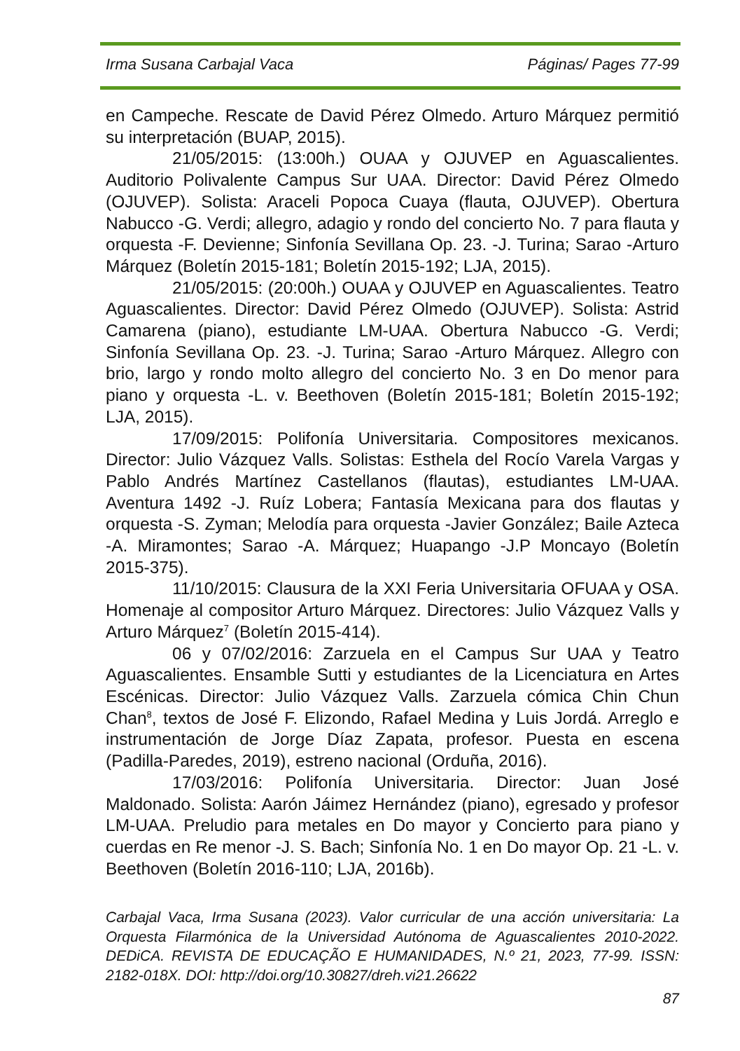Irma Susana Carbajal Vaca Páginas/ Pages 77-99
en Campeche. Rescate de David Pérez Olmedo. Arturo Márquez permitió su interpretación (BUAP, 2015).
21/05/2015: (13:00h.) OUAA y OJUVEP en Aguascalientes. Auditorio Polivalente Campus Sur UAA. Director: David Pérez Olmedo (OJUVEP). Solista: Araceli Popoca Cuaya (flauta, OJUVEP). Obertura Nabucco -G. Verdi; allegro, adagio y rondo del concierto No. 7 para flauta y orquesta -F. Devienne; Sinfonía Sevillana Op. 23. -J. Turina; Sarao -Arturo Márquez (Boletín 2015-181; Boletín 2015-192; LJA, 2015).
21/05/2015: (20:00h.) OUAA y OJUVEP en Aguascalientes. Teatro Aguascalientes. Director: David Pérez Olmedo (OJUVEP). Solista: Astrid Camarena (piano), estudiante LM-UAA. Obertura Nabucco -G. Verdi; Sinfonía Sevillana Op. 23. -J. Turina; Sarao -Arturo Márquez. Allegro con brio, largo y rondo molto allegro del concierto No. 3 en Do menor para piano y orquesta -L. v. Beethoven (Boletín 2015-181; Boletín 2015-192; LJA, 2015).
17/09/2015: Polifonía Universitaria. Compositores mexicanos. Director: Julio Vázquez Valls. Solistas: Esthela del Rocío Varela Vargas y Pablo Andrés Martínez Castellanos (flautas), estudiantes LM-UAA. Aventura 1492 -J. Ruíz Lobera; Fantasía Mexicana para dos flautas y orquesta -S. Zyman; Melodía para orquesta -Javier González; Baile Azteca -A. Miramontes; Sarao -A. Márquez; Huapango -J.P Moncayo (Boletín 2015-375).
11/10/2015: Clausura de la XXI Feria Universitaria OFUAA y OSA. Homenaje al compositor Arturo Márquez. Directores: Julio Vázquez Valls y Arturo Márquez<sup>7</sup> (Boletín 2015-414).
06 y 07/02/2016: Zarzuela en el Campus Sur UAA y Teatro Aguascalientes. Ensamble Sutti y estudiantes de la Licenciatura en Artes Escénicas. Director: Julio Vázquez Valls. Zarzuela cómica Chin Chun Chan<sup>8</sup>, textos de José F. Elizondo, Rafael Medina y Luis Jordá. Arreglo e instrumentación de Jorge Díaz Zapata, profesor. Puesta en escena (Padilla-Paredes, 2019), estreno nacional (Orduña, 2016).
17/03/2016: Polifonía Universitaria. Director: Juan José Maldonado. Solista: Aarón Jáimez Hernández (piano), egresado y profesor LM-UAA. Preludio para metales en Do mayor y Concierto para piano y cuerdas en Re menor -J. S. Bach; Sinfonía No. 1 en Do mayor Op. 21 -L. v. Beethoven (Boletín 2016-110; LJA, 2016b).
Carbajal Vaca, Irma Susana (2023). Valor curricular de una acción universitaria: La Orquesta Filarmónica de la Universidad Autónoma de Aguascalientes 2010-2022. DEDiCA. REVISTA DE EDUCAÇÃO E HUMANIDADES, N.º 21, 2023, 77-99. ISSN: 2182-018X. DOI: http://doi.org/10.30827/dreh.vi21.26622
87